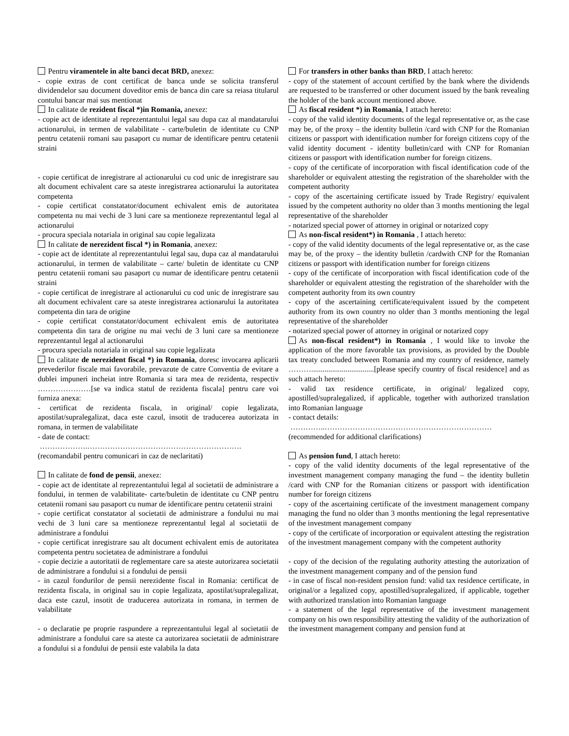Pentru viramentele in alte banci decat BRD, anexez:
- copie extras de cont certificat de banca unde se solicita transferul dividendelor sau document doveditor emis de banca din care sa reiasa titularul contului bancar mai sus mentionat
In calitate de rezident fiscal *)in Romania, anexez:
- copie act de identitate al reprezentantului legal sau dupa caz al mandatarului actionarului, in termen de valabilitate - carte/buletin de identitate cu CNP pentru cetatenii romani sau pasaport cu numar de identificare pentru cetatenii straini
- copie certificat de inregistrare al actionarului cu cod unic de inregistrare sau alt document echivalent care sa ateste inregistrarea actionarului la autoritatea competenta
- copie certificat constatator/document echivalent emis de autoritatea competenta nu mai vechi de 3 luni care sa mentioneze reprezentantul legal al actionarului
- procura speciala notariala in original sau copie legalizata
In calitate de nerezident fiscal *) in Romania, anexez:
- copie act de identitate al reprezentantului legal sau, dupa caz al mandatarului actionarului, in termen de valabilitate – carte/ buletin de identitate cu CNP pentru cetatenii romani sau pasaport cu numar de identificare pentru cetatenii straini
- copie certificat de inregistrare al actionarului cu cod unic de inregistrare sau alt document echivalent care sa ateste inregistrarea actionarului la autoritatea competenta din tara de origine
- copie certificat constatator/document echivalent emis de autoritatea competenta din tara de origine nu mai vechi de 3 luni care sa mentioneze reprezentantul legal al actionarului
- procura speciala notariala in original sau copie legalizata
In calitate de nerezident fiscal *) in Romania, doresc invocarea aplicarii prevederilor fiscale mai favorabile, prevazute de catre Conventia de evitare a dublei impuneri incheiat intre Romania si tara mea de rezidenta, respectiv …………………[se va indica statul de rezidenta fiscala] pentru care voi furniza anexa:
- certificat de rezidenta fiscala, in original/ copie legalizata, apostilat/supralegalizat, daca este cazul, insotit de traducerea autorizata in romana, in termen de valabilitate
- date de contact:
……………….…………………………………………………….
(recomandabil pentru comunicari in caz de neclaritati)
In calitate de fond de pensii, anexez:
- copie act de identitate al reprezentantului legal al societatii de administrare a fondului, in termen de valabilitate- carte/buletin de identitate cu CNP pentru cetatenii romani sau pasaport cu numar de identificare pentru cetatenii straini
- copie certificat constatator al societatii de administrare a fondului nu mai vechi de 3 luni care sa mentioneze reprezentantul legal al societatii de administrare a fondului
- copie certificat inregistrare sau alt document echivalent emis de autoritatea competenta pentru societatea de administrare a fondului
- copie decizie a autoritatii de reglementare care sa ateste autorizarea societatii de administrare a fondului si a fondului de pensii
- in cazul fondurilor de pensii nerezidente fiscal in Romania: certificat de rezidenta fiscala, in original sau in copie legalizata, apostilat/supralegalizat, daca este cazul, insotit de traducerea autorizata in romana, in termen de valabilitate
- o declaratie pe proprie raspundere a reprezentantului legal al societatii de administrare a fondului care sa ateste ca autorizarea societatii de administrare a fondului si a fondului de pensii este valabila la data
For transfers in other banks than BRD, I attach hereto:
- copy of the statement of account certified by the bank where the dividends are requested to be transferred or other document issued by the bank revealing the holder of the bank account mentioned above.
As fiscal resident *) in Romania, I attach hereto:
- copy of the valid identity documents of the legal representative or, as the case may be, of the proxy – the identity bulletin /card with CNP for the Romanian citizens or passport with identification number for foreign citizens copy of the valid identity document - identity bulletin/card with CNP for Romanian citizens or passport with identification number for foreign citizens.
- copy of the certificate of incorporation with fiscal identification code of the shareholder or equivalent attesting the registration of the shareholder with the competent authority
- copy of the ascertaining certificate issued by Trade Registry/ equivalent issued by the competent authority no older than 3 months mentioning the legal representative of the shareholder
- notarized special power of attorney in original or notarized copy
As non-fiscal resident*) in Romania , I attach hereto:
- copy of the valid identity documents of the legal representative or, as the case may be, of the proxy – the identity bulletin /cardwith CNP for the Romanian citizens or passport with identification number for foreign citizens
- copy of the certificate of incorporation with fiscal identification code of the shareholder or equivalent attesting the registration of the shareholder with the competent authority from its own country
- copy of the ascertaining certificate/equivalent issued by the competent authority from its own country no older than 3 months mentioning the legal representative of the shareholder
- notarized special power of attorney in original or notarized copy
As non-fiscal resident*) in Romania , I would like to invoke the application of the more favorable tax provisions, as provided by the Double tax treaty concluded between Romania and my country of residence, namely ……….................................[please specify country of fiscal residence] and as such attach hereto:
- valid tax residence certificate, in original/ legalized copy, apostilled/supralegalized, if applicable, together with authorized translation into Romanian language
- contact details:
…………..…………………………………………………………
(recommended for additional clarifications)
As pension fund, I attach hereto:
- copy of the valid identity documents of the legal representative of the investment management company managing the fund – the identity bulletin /card with CNP for the Romanian citizens or passport with identification number for foreign citizens
- copy of the ascertaining certificate of the investment management company managing the fund no older than 3 months mentioning the legal representative of the investment management company
- copy of the certificate of incorporation or equivalent attesting the registration of the investment management company with the competent authority
- copy of the decision of the regulating authority attesting the autorization of the investment management company and of the pension fund
- in case of fiscal non-resident pension fund: valid tax residence certificate, in original/or a legalized copy, apostilled/supralegalized, if applicable, together with authorized translation into Romanian language
- a statement of the legal representative of the investment management company on his own responsibility attesting the validity of the authorization of the investment management company and pension fund at